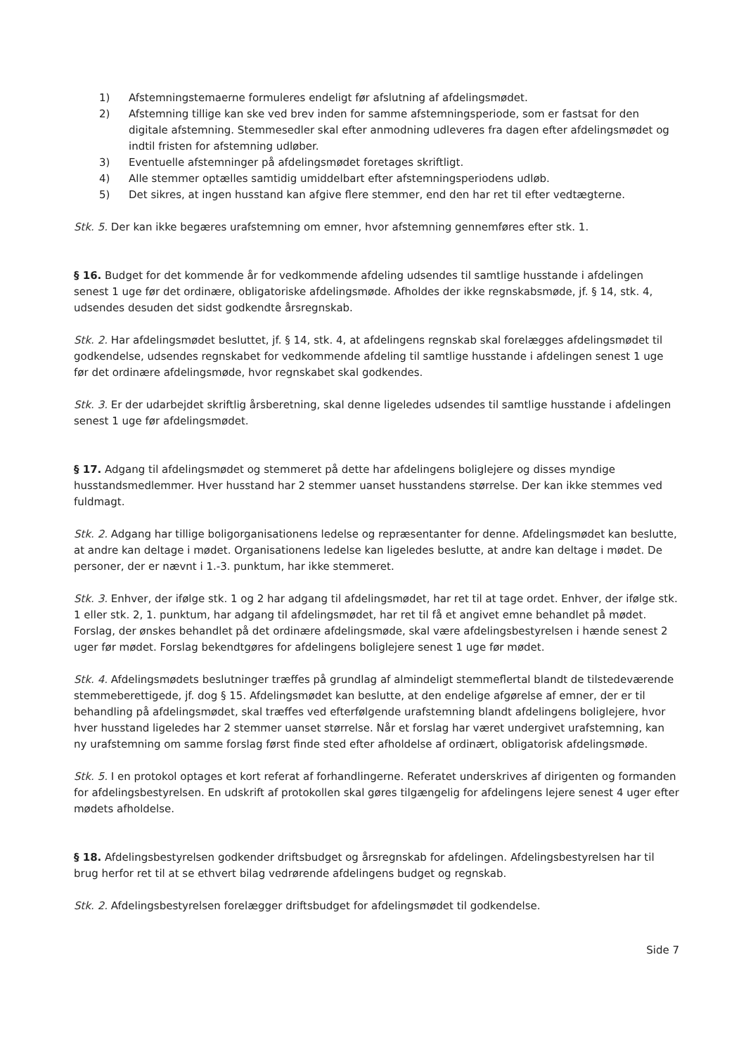1) Afstemningstemaerne formuleres endeligt før afslutning af afdelingsmødet.
2) Afstemning tillige kan ske ved brev inden for samme afstemningsperiode, som er fastsat for den digitale afstemning. Stemmesedler skal efter anmodning udleveres fra dagen efter afdelingsmødet og indtil fristen for afstemning udløber.
3) Eventuelle afstemninger på afdelingsmødet foretages skriftligt.
4) Alle stemmer optælles samtidig umiddelbart efter afstemningsperiodens udløb.
5) Det sikres, at ingen husstand kan afgive flere stemmer, end den har ret til efter vedtægterne.
Stk. 5. Der kan ikke begæres urafstemning om emner, hvor afstemning gennemføres efter stk. 1.
§ 16. Budget for det kommende år for vedkommende afdeling udsendes til samtlige husstande i afdelingen senest 1 uge før det ordinære, obligatoriske afdelingsmøde. Afholdes der ikke regnskabsmøde, jf. § 14, stk. 4, udsendes desuden det sidst godkendte årsregnskab.
Stk. 2. Har afdelingsmødet besluttet, jf. § 14, stk. 4, at afdelingens regnskab skal forelægges afdelingsmødet til godkendelse, udsendes regnskabet for vedkommende afdeling til samtlige husstande i afdelingen senest 1 uge før det ordinære afdelingsmøde, hvor regnskabet skal godkendes.
Stk. 3. Er der udarbejdet skriftlig årsberetning, skal denne ligeledes udsendes til samtlige husstande i afdelingen senest 1 uge før afdelingsmødet.
§ 17. Adgang til afdelingsmødet og stemmeret på dette har afdelingens boliglejere og disses myndige husstandsmedlemmer. Hver husstand har 2 stemmer uanset husstandens størrelse. Der kan ikke stemmes ved fuldmagt.
Stk. 2. Adgang har tillige boligorganisationens ledelse og repræsentanter for denne. Afdelingsmødet kan beslutte, at andre kan deltage i mødet. Organisationens ledelse kan ligeledes beslutte, at andre kan deltage i mødet. De personer, der er nævnt i 1.-3. punktum, har ikke stemmeret.
Stk. 3. Enhver, der ifølge stk. 1 og 2 har adgang til afdelingsmødet, har ret til at tage ordet. Enhver, der ifølge stk. 1 eller stk. 2, 1. punktum, har adgang til afdelingsmødet, har ret til få et angivet emne behandlet på mødet. Forslag, der ønskes behandlet på det ordinære afdelingsmøde, skal være afdelingsbestyrelsen i hænde senest 2 uger før mødet. Forslag bekendtgøres for afdelingens boliglejere senest 1 uge før mødet.
Stk. 4. Afdelingsmødets beslutninger træffes på grundlag af almindeligt stemmeflertal blandt de tilstedeværende stemmeberettigede, jf. dog § 15. Afdelingsmødet kan beslutte, at den endelige afgørelse af emner, der er til behandling på afdelingsmødet, skal træffes ved efterfølgende urafstemning blandt afdelingens boliglejere, hvor hver husstand ligeledes har 2 stemmer uanset størrelse. Når et forslag har været undergivet urafstemning, kan ny urafstemning om samme forslag først finde sted efter afholdelse af ordinært, obligatorisk afdelingsmøde.
Stk. 5. I en protokol optages et kort referat af forhandlingerne. Referatet underskrives af dirigenten og formanden for afdelingsbestyrelsen. En udskrift af protokollen skal gøres tilgængelig for afdelingens lejere senest 4 uger efter mødets afholdelse.
§ 18. Afdelingsbestyrelsen godkender driftsbudget og årsregnskab for afdelingen. Afdelingsbestyrelsen har til brug herfor ret til at se ethvert bilag vedrørende afdelingens budget og regnskab.
Stk. 2. Afdelingsbestyrelsen forelægger driftsbudget for afdelingsmødet til godkendelse.
Side 7